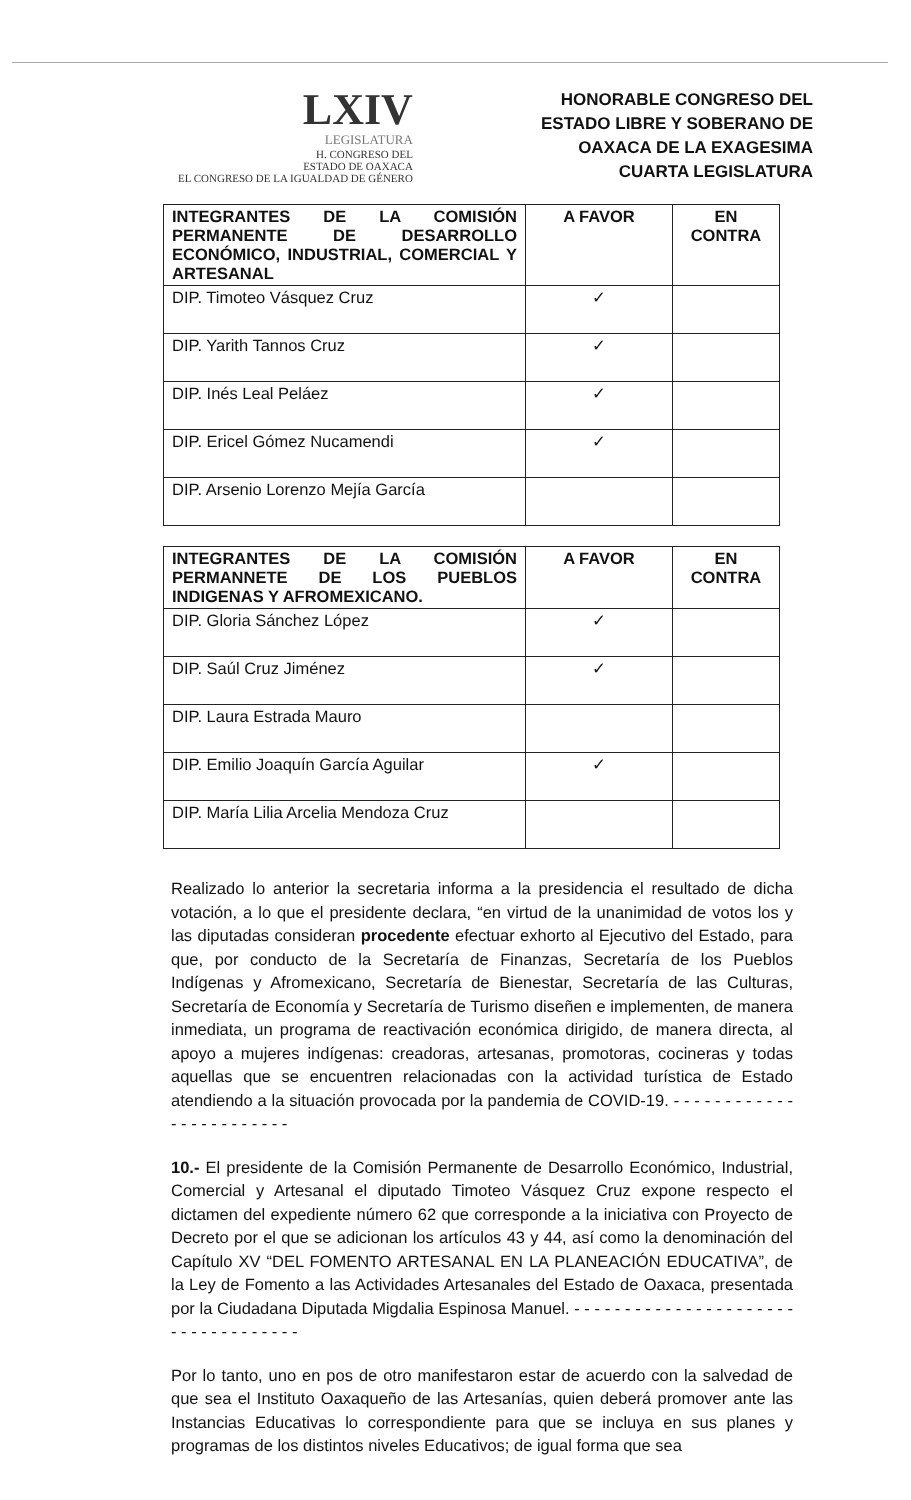LXIV
LEGISLATURA
H. CONGRESO DEL
ESTADO DE OAXACA
EL CONGRESO DE LA IGUALDAD DE GÉNERO
HONORABLE CONGRESO DEL
ESTADO LIBRE Y SOBERANO DE
OAXACA DE LA EXAGESIMA
CUARTA LEGISLATURA
| INTEGRANTES DE LA COMISIÓN PERMANENTE DE DESARROLLO ECONÓMICO, INDUSTRIAL, COMERCIAL Y ARTESANAL | A FAVOR | EN CONTRA |
| --- | --- | --- |
| DIP. Timoteo Vásquez Cruz | ✓ | |
| DIP. Yarith Tannos Cruz | ✓ | |
| DIP. Inés Leal Peláez | ✓ | |
| DIP. Ericel Gómez Nucamendi | ✓ | |
| DIP. Arsenio Lorenzo Mejía García | | |
| INTEGRANTES DE LA COMISIÓN PERMANNETE DE LOS PUEBLOS INDIGENAS Y AFROMEXICANO. | A FAVOR | EN CONTRA |
| --- | --- | --- |
| DIP. Gloria Sánchez López | ✓ | |
| DIP. Saúl Cruz Jiménez | ✓ | |
| DIP. Laura Estrada Mauro | | |
| DIP. Emilio Joaquín García Aguilar | ✓ | |
| DIP. María Lilia Arcelia Mendoza Cruz | | |
Realizado lo anterior la secretaria informa a la presidencia el resultado de dicha votación, a lo que el presidente declara, “en virtud de la unanimidad de votos los y las diputadas consideran procedente efectuar exhorto al Ejecutivo del Estado, para que, por conducto de la Secretaría de Finanzas, Secretaría de los Pueblos Indígenas y Afromexicano, Secretaría de Bienestar, Secretaría de las Culturas, Secretaría de Economía y Secretaría de Turismo diseñen e implementen, de manera inmediata, un programa de reactivación económica dirigido, de manera directa, al apoyo a mujeres indígenas: creadoras, artesanas, promotoras, cocineras y todas aquellas que se encuentren relacionadas con la actividad turística de Estado atendiendo a la situación provocada por la pandemia de COVID-19. - - - - - - - - - - - - - - - - - - - - - - - -
10.- El presidente de la Comisión Permanente de Desarrollo Económico, Industrial, Comercial y Artesanal el diputado Timoteo Vásquez Cruz expone respecto el dictamen del expediente número 62 que corresponde a la iniciativa con Proyecto de Decreto por el que se adicionan los artículos 43 y 44, así como la denominación del Capítulo XV “DEL FOMENTO ARTESANAL EN LA PLANEACIÓN EDUCATIVA”, de la Ley de Fomento a las Actividades Artesanales del Estado de Oaxaca, presentada por la Ciudadana Diputada Migdalia Espinosa Manuel. - - - - - - - - - - - - - - - - - - - - - - - - - - - - - - - - - - -
Por lo tanto, uno en pos de otro manifestaron estar de acuerdo con la salvedad de que sea el Instituto Oaxaqueño de las Artesanías, quien deberá promover ante las Instancias Educativas lo correspondiente para que se incluya en sus planes y programas de los distintos niveles Educativos; de igual forma que sea